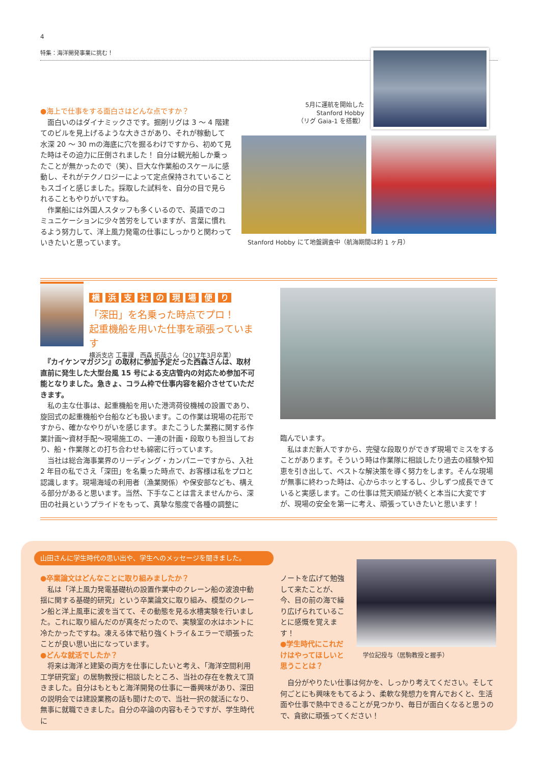4
特集：海洋開発事業に挑む！
5月に運航を開始した
Stanford Hobby
（リグ Gaia-1 を搭載）
●海上で仕事をする面白さはどんな点ですか？
　面白いのはダイナミックさです。掘削リグは 3 ～ 4 階建てのビルを見上げるような大きさがあり、それが稼動して水深 20 ～ 30 mの海底に穴を掘るわけですから、初めて見た時はその迫力に圧倒されました！ 自分は観光船しか乗ったことが無かったので（笑）、巨大な作業船のスケールに感動し、それがテクノロジーによって定点保持されていることもスゴイと感じました。採取した試料を、自分の目で見られることもやりがいですね。
　作業船には外国人スタッフも多くいるので、英語でのコミュニケーションに少々苦労をしていますが、言葉に慣れるよう努力して、洋上風力発電の仕事にしっかりと関わっていきたいと思っています。
Stanford Hobby にて地盤調査中（航海期間は約 1 ヶ月）
横 浜 支 社 の 現 場 便 り
「深田」を名乗った時点でプロ！
起重機船を用いた仕事を頑張っています
横浜支店 工事課　西森 拓哉さん（2017年3月卒業）
　『カイケンマガジン』の取材に参加予定だった西森さんは、取材直前に発生した大型台風 15 号による支店管内の対応ため参加不可能となりました。急きょ、コラム枠で仕事内容を紹介させていただきます。
　私の主な仕事は、起重機船を用いた港湾荷役機械の設置であり、旋回式の起重機船や台船なども扱います。この作業は現場の花形ですから、確かなやりがいを感じます。またこうした業務に関する作業計画～資材手配～現場施工の、一連の計画・段取りも担当しており、船・作業隊との打ち合わせも綿密に行っています。
　当社は総合海事業界のリーディング・カンパニーですから、入社 2 年目の私でさえ「深田」を名乗った時点で、お客様は私をプロと認識します。現場海域の利用者（漁業関係）や保安部なども、構える部分があると思います。当然、下手なことは言えませんから、深田の社員というプライドをもって、真摯な態度で各種の調整に
臨んでいます。
　私はまだ新人ですから、完璧な段取りができず現場でミスをすることがあります。そういう時は作業隊に相談したり過去の経験や知恵を引き出して、ベストな解決策を導く努力をします。そんな現場が無事に終わった時は、心からホッとするし、少しずつ成長できていると実感します。この仕事は荒天順延が続くと本当に大変ですが、現場の安全を第一に考え、頑張っていきたいと思います！
山田さんに学生時代の思い出や、学生へのメッセージを聞きました。
●卒業論文はどんなことに取り組みましたか？
　私は「洋上風力発電基礎杭の設置作業中のクレーン船の波浪中動揺に関する基礎的研究」という卒業論文に取り組み、模型のクレーン船と洋上風車に波を当てて、その動態を見る水槽実験を行いました。これに取り組んだのが真冬だったので、実験室の水はホントに冷たかったですね。凍える体で粘り強くトライ＆エラーで頑張ったことが良い思い出になっています。
●どんな就活でしたか？
　将来は海洋と建築の両方を仕事にしたいと考え、「海洋空間利用工学研究室」の居駒教授に相談したところ、当社の存在を教えて頂きました。自分はもともと海洋開発の仕事に一番興味があり、深田の説明会では建設業務の話も聞けたので、当社一択の就活になり、無事に就職できました。自分の卒論の内容もそうですが、学生時代に
ノートを広げて勉強して来たことが、今、目の前の海で繰り広げられていることに感慨を覚えます！
●学生時代にこれだけはやってほしいと思うことは？
学位記授与（居駒教授と握手）
　自分がやりたい仕事は何かを、しっかり考えてください。そして何ごとにも興味をもてるよう、柔軟な発想力を育んでおくと、生活面や仕事で熱中できることが見つかり、毎日が面白くなると思うので、貪欲に頑張ってください！